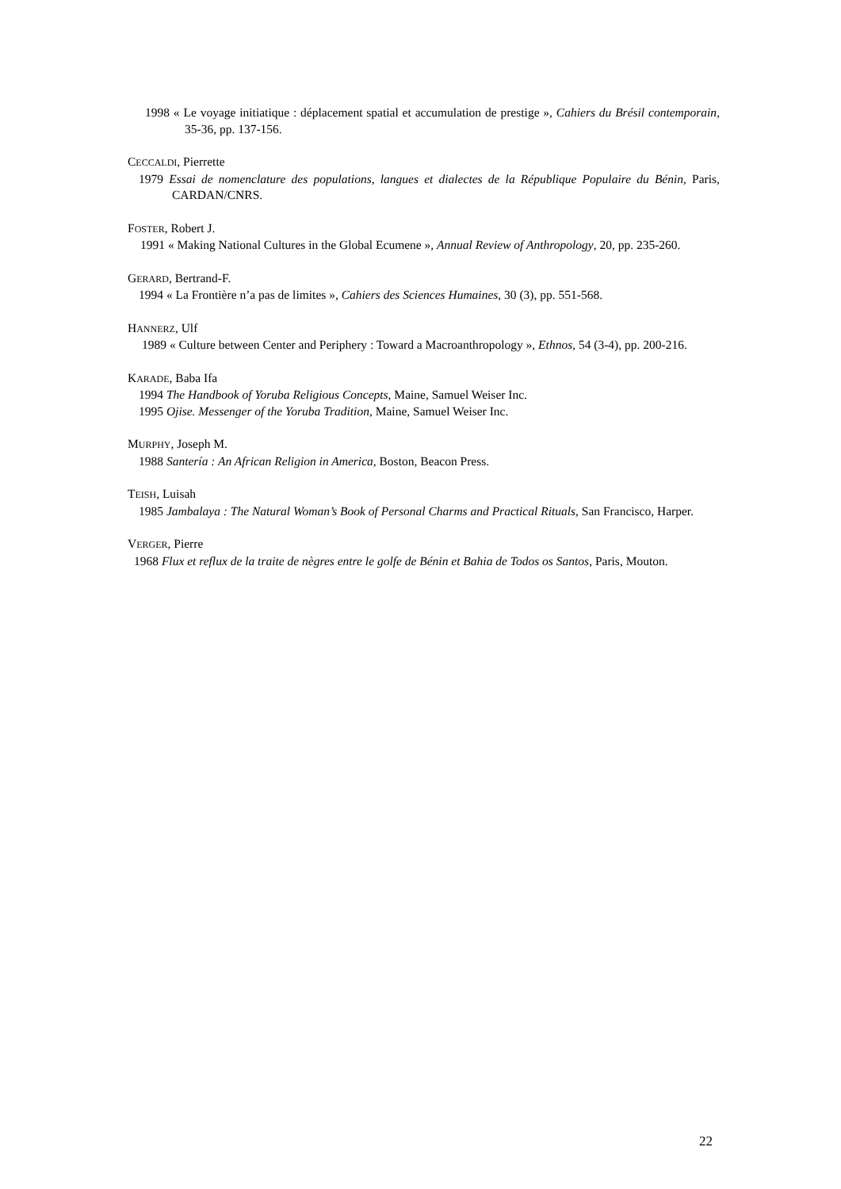1998 « Le voyage initiatique : déplacement spatial et accumulation de prestige », Cahiers du Brésil contemporain, 35-36, pp. 137-156.
CECCALDI, Pierrette
1979 Essai de nomenclature des populations, langues et dialectes de la République Populaire du Bénin, Paris, CARDAN/CNRS.
FOSTER, Robert J.
1991 « Making National Cultures in the Global Ecumene », Annual Review of Anthropology, 20, pp. 235-260.
GERARD, Bertrand-F.
1994 « La Frontière n’a pas de limites », Cahiers des Sciences Humaines, 30 (3), pp. 551-568.
HANNERZ, Ulf
1989 « Culture between Center and Periphery : Toward a Macroanthropology », Ethnos, 54 (3-4), pp. 200-216.
KARADE, Baba Ifa
1994 The Handbook of Yoruba Religious Concepts, Maine, Samuel Weiser Inc.
1995 Ojise. Messenger of the Yoruba Tradition, Maine, Samuel Weiser Inc.
MURPHY, Joseph M.
1988 Santería : An African Religion in America, Boston, Beacon Press.
TEISH, Luisah
1985 Jambalaya : The Natural Woman’s Book of Personal Charms and Practical Rituals, San Francisco, Harper.
VERGER, Pierre
1968 Flux et reflux de la traite de nègres entre le golfe de Bénin et Bahia de Todos os Santos, Paris, Mouton.
22